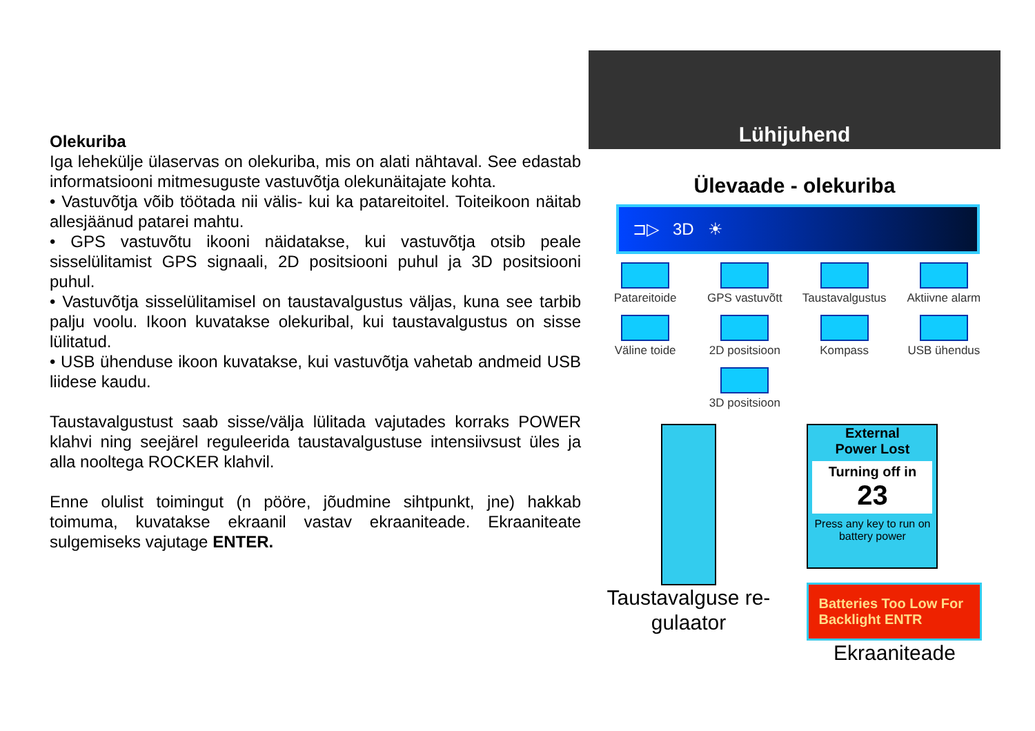Olekuriba
Iga lehekülje ülaservas on olekuriba, mis on alati nähtaval. See edastab informatsiooni mitmesuguste vastuvõtja olekunäitajate kohta.
• Vastuvõtja võib töötada nii välis- kui ka patareitoitel. Toiteikoon näitab allesjäänud patarei mahtu.
• GPS vastuvõtu ikooni näidatakse, kui vastuvõtja otsib peale sisselülitamist GPS signaali, 2D positsiooni puhul ja 3D positsiooni puhul.
• Vastuvõtja sisselülitamisel on taustavalgustus väljas, kuna see tarbib palju voolu. Ikoon kuvatakse olekuribal, kui taustavalgustus on sisse lülitatud.
• USB ühenduse ikoon kuvatakse, kui vastuvõtja vahetab andmeid USB liidese kaudu.
Taustavalgustust saab sisse/välja lülitada vajutades korraks POWER klahvi ning seejärel reguleerida taustavalgustuse intensiivsust üles ja alla nooltega ROCKER klahvil.
Enne olulist toimingut (n pööre, jõudmine sihtpunkt, jne) hakkab toimuma, kuvatakse ekraanil vastav ekraaniteade. Ekraaniteate sulgemiseks vajutage ENTER.
Lühijuhend
Ülevaade - olekuriba
⊐▷ 3D ☀
Patareitoide
GPS vastuvõtt
Taustavalgustus
Aktiivne alarm
Väline toide
2D positsioon
Kompass
USB ühendus
3D positsioon
Taustavalguse re-
gulaator
External
Power Lost
Turning off in
23
Press any key to run on battery power
Batteries Too Low For Backlight ENTR
Ekraaniteade